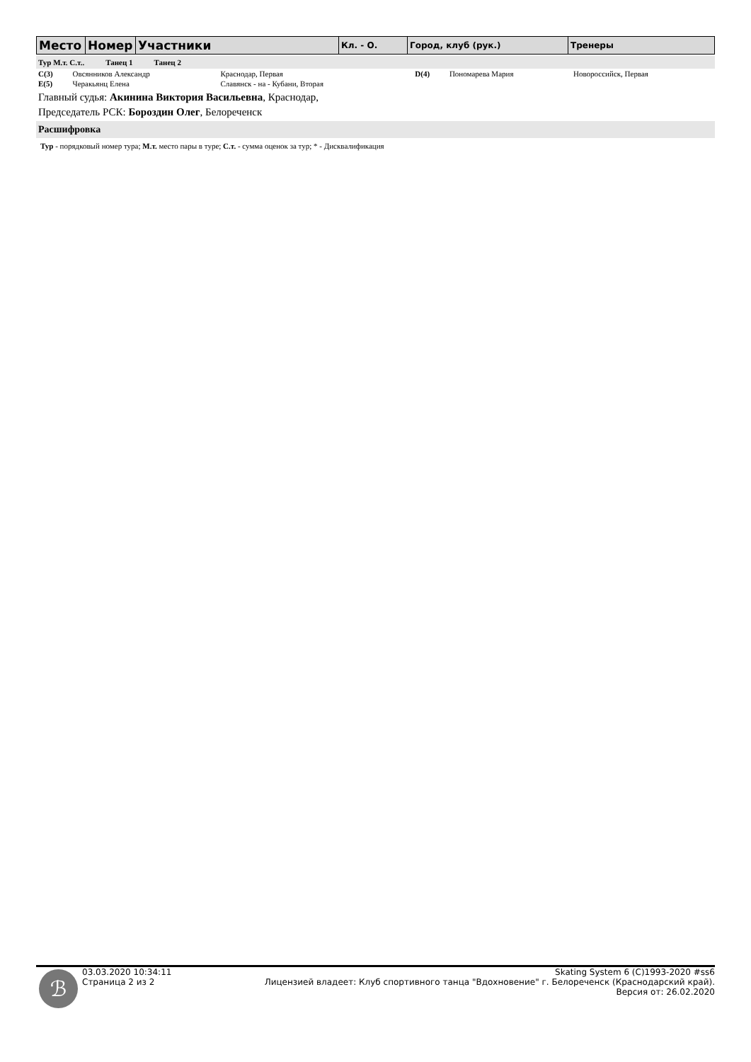| Место | Номер | Участники | Кл. - О. | Город, клуб (рук.) | Тренеры |
Тур М.т. С.т.. Танец 1 Танец 2
| C(3) | Овсянников Александр | Краснодар, Первая | D(4) | Пономарева Мария | Новороссийск, Первая |
| E(5) | Черакьянц Елена | Славянск - на - Кубани, Вторая | | | |
Главный судья: Акинина Виктория Васильевна, Краснодар,
Председатель РСК: Бороздин Олег, Белореченск
Расшифровка
Тур - порядковый номер тура; М.т. место пары в туре; С.т. - сумма оценок за тур; * - Дисквалификация
ℬ
03.03.2020 10:34:11
Страница 2 из 2
Skating System 6 (C)1993-2020 #ss6
Лицензией владеет: Клуб спортивного танца "Вдохновение" г. Белореченск (Краснодарский край).
Версия от: 26.02.2020